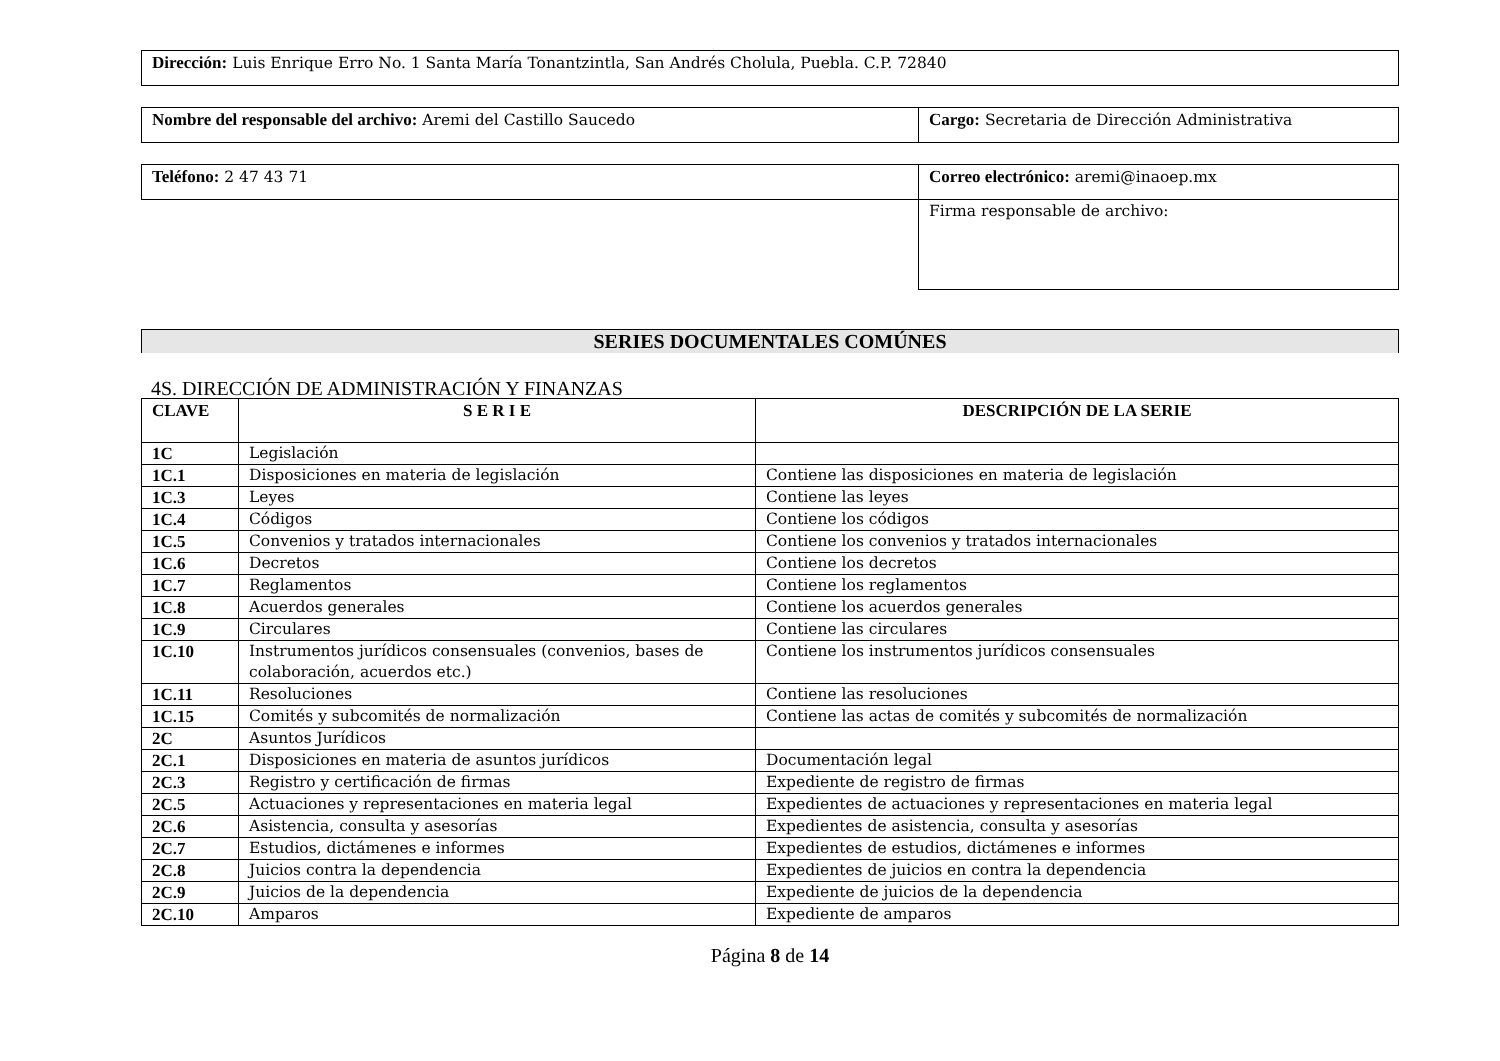| Dirección: Luis Enrique Erro No. 1 Santa María Tonantzintla, San Andrés Cholula, Puebla. C.P. 72840 |
| Nombre del responsable del archivo: Aremi del Castillo Saucedo | Cargo: Secretaria de Dirección Administrativa |
| Teléfono: 2 47 43 71 | Correo electrónico: aremi@inaoep.mx |
| | Firma responsable de archivo: |
SERIES DOCUMENTALES COMÚNES
4S. DIRECCIÓN DE ADMINISTRACIÓN Y FINANZAS
| CLAVE | S E R I E | DESCRIPCIÓN DE LA SERIE |
| --- | --- | --- |
| 1C | Legislación | |
| 1C.1 | Disposiciones en materia de legislación | Contiene las disposiciones en materia de legislación |
| 1C.3 | Leyes | Contiene las leyes |
| 1C.4 | Códigos | Contiene los códigos |
| 1C.5 | Convenios y tratados internacionales | Contiene los convenios y tratados internacionales |
| 1C.6 | Decretos | Contiene los decretos |
| 1C.7 | Reglamentos | Contiene los reglamentos |
| 1C.8 | Acuerdos generales | Contiene los acuerdos generales |
| 1C.9 | Circulares | Contiene las circulares |
| 1C.10 | Instrumentos jurídicos consensuales (convenios, bases de colaboración, acuerdos etc.) | Contiene los instrumentos jurídicos consensuales |
| 1C.11 | Resoluciones | Contiene las resoluciones |
| 1C.15 | Comités y subcomités de normalización | Contiene las actas de comités y subcomités de normalización |
| 2C | Asuntos Jurídicos | |
| 2C.1 | Disposiciones en materia de asuntos jurídicos | Documentación legal |
| 2C.3 | Registro y certificación de firmas | Expediente de registro de firmas |
| 2C.5 | Actuaciones y representaciones en materia legal | Expedientes de actuaciones y representaciones en materia legal |
| 2C.6 | Asistencia, consulta y asesorías | Expedientes de asistencia, consulta y asesorías |
| 2C.7 | Estudios, dictámenes e informes | Expedientes de estudios, dictámenes e informes |
| 2C.8 | Juicios contra la dependencia | Expedientes de juicios en contra la dependencia |
| 2C.9 | Juicios de la dependencia | Expediente de juicios de la dependencia |
| 2C.10 | Amparos | Expediente de amparos |
Página 8 de 14